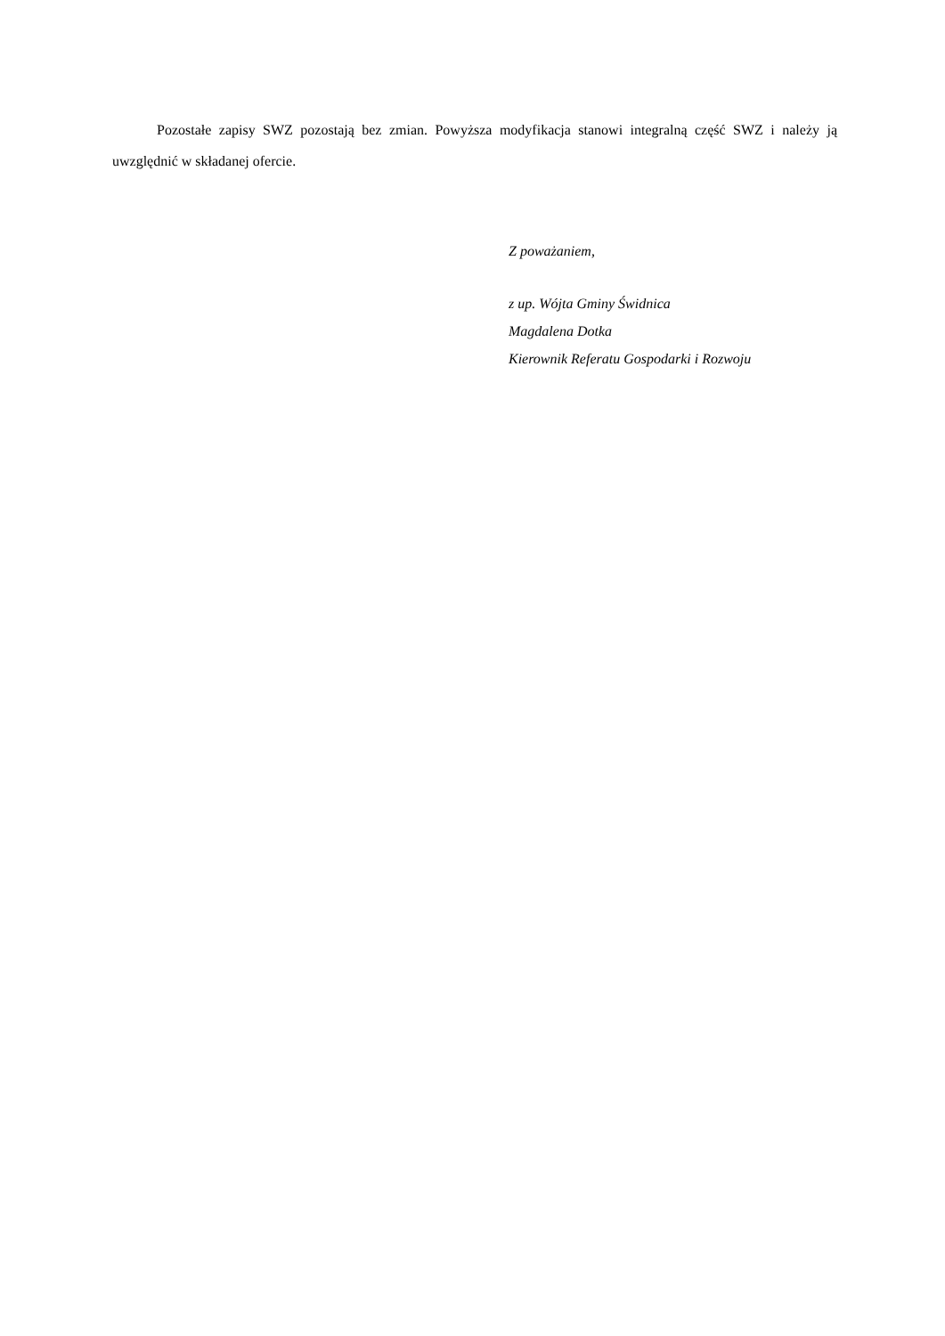Pozostałe zapisy SWZ pozostają bez zmian. Powyższa modyfikacja stanowi integralną część SWZ i należy ją uwzględnić w składanej ofercie.
Z poważaniem,
z up. Wójta Gminy Świdnica
Magdalena Dotka
Kierownik Referatu Gospodarki i Rozwoju